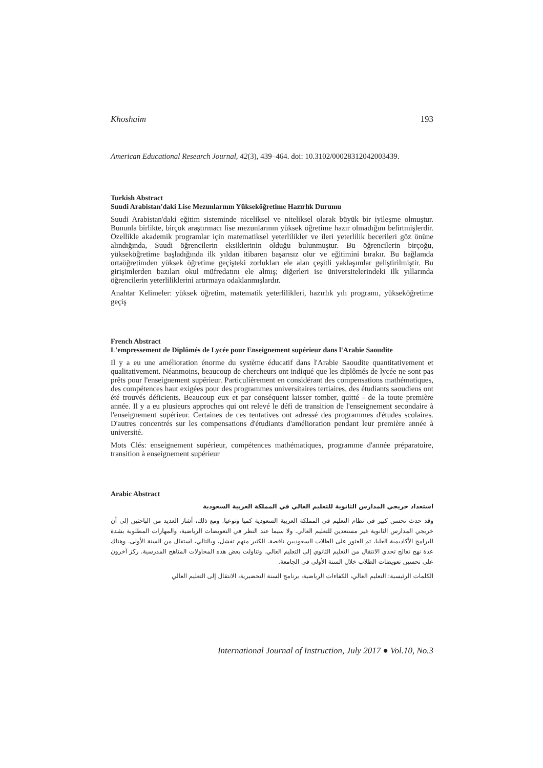Khoshaim 193
American Educational Research Journal, 42(3), 439–464. doi: 10.3102/00028312042003439.
Turkish Abstract
Suudi Arabistan'daki Lise Mezunlarının Yükseköğretime Hazırlık Durumu
Suudi Arabistan'daki eğitim sisteminde niceliksel ve niteliksel olarak büyük bir iyileşme olmuştur. Bununla birlikte, birçok araştırmacı lise mezunlarının yüksek öğretime hazır olmadığını belirtmişlerdir. Özellikle akademik programlar için matematiksel yeterlilikler ve ileri yeterlilik becerileri göz önüne alındığında, Suudi öğrencilerin eksiklerinin olduğu bulunmuştur. Bu öğrencilerin birçoğu, yükseköğretime başladığında ilk yıldan itibaren başarısız olur ve eğitimini bırakır. Bu bağlamda ortaöğretimden yüksek öğretime geçişteki zorlukları ele alan çeşitli yaklaşımlar geliştirilmiştir. Bu girişimlerden bazıları okul müfredatını ele almış; diğerleri ise üniversitelerindeki ilk yıllarında öğrencilerin yeterliliklerini artırmaya odaklanmışlardır.
Anahtar Kelimeler: yüksek öğretim, matematik yeterlilikleri, hazırlık yılı programı, yükseköğretime geçiş
French Abstract
L'empressement de Diplômés de Lycée pour Enseignement supérieur dans l'Arabie Saoudite
Il y a eu une amélioration énorme du système éducatif dans l'Arabie Saoudite quantitativement et qualitativement. Néanmoins, beaucoup de chercheurs ont indiqué que les diplômés de lycée ne sont pas prêts pour l'enseignement supérieur. Particulièrement en considérant des compensations mathématiques, des compétences haut exigées pour des programmes universitaires tertiaires, des étudiants saoudiens ont été trouvés déficients. Beaucoup eux et par conséquent laisser tomber, quitté - de la toute première année. Il y a eu plusieurs approches qui ont relevé le défi de transition de l'enseignement secondaire à l'enseignement supérieur. Certaines de ces tentatives ont adressé des programmes d'études scolaires. D'autres concentrés sur les compensations d'étudiants d'amélioration pendant leur première année à université.
Mots Clés: enseignement supérieur, compétences mathématiques, programme d'année préparatoire, transition à enseignement supérieur
Arabic Abstract
استعداد خريجي المدارس الثانوية للتعليم العالي في المملكة العربية السعودية
وقد حدث تحسن كبير في نظام التعليم في المملكة العربية السعودية كميا ونوعيا. ومع ذلك، أشار العديد من الباحثين إلى أن خريجي المدارس الثانوية غير مستعدين للتعليم العالي. ولا سيما عند النظر في التعويضات الرياضية، والمهارات المطلوبة بشدة للبرامج الأكاديمية العليا، تم العثور على الطلاب السعوديين ناقصة. الكثير منهم تفشل، وبالتالي، استقال من السنة الأولى. وهناك عدة نهج تعالج تحدي الانتقال من التعليم الثانوي إلى التعليم العالي. وتناولت بعض هذه المحاولات المناهج المدرسية. ركز آخرون على تحسين تعويضات الطلاب خلال السنة الأولى في الجامعة.
الكلمات الرئيسية: التعليم العالي، الكفاءات الرياضية، برنامج السنة التحضيرية، الانتقال إلى التعليم العالي
International Journal of Instruction, July 2017 ● Vol.10, No.3